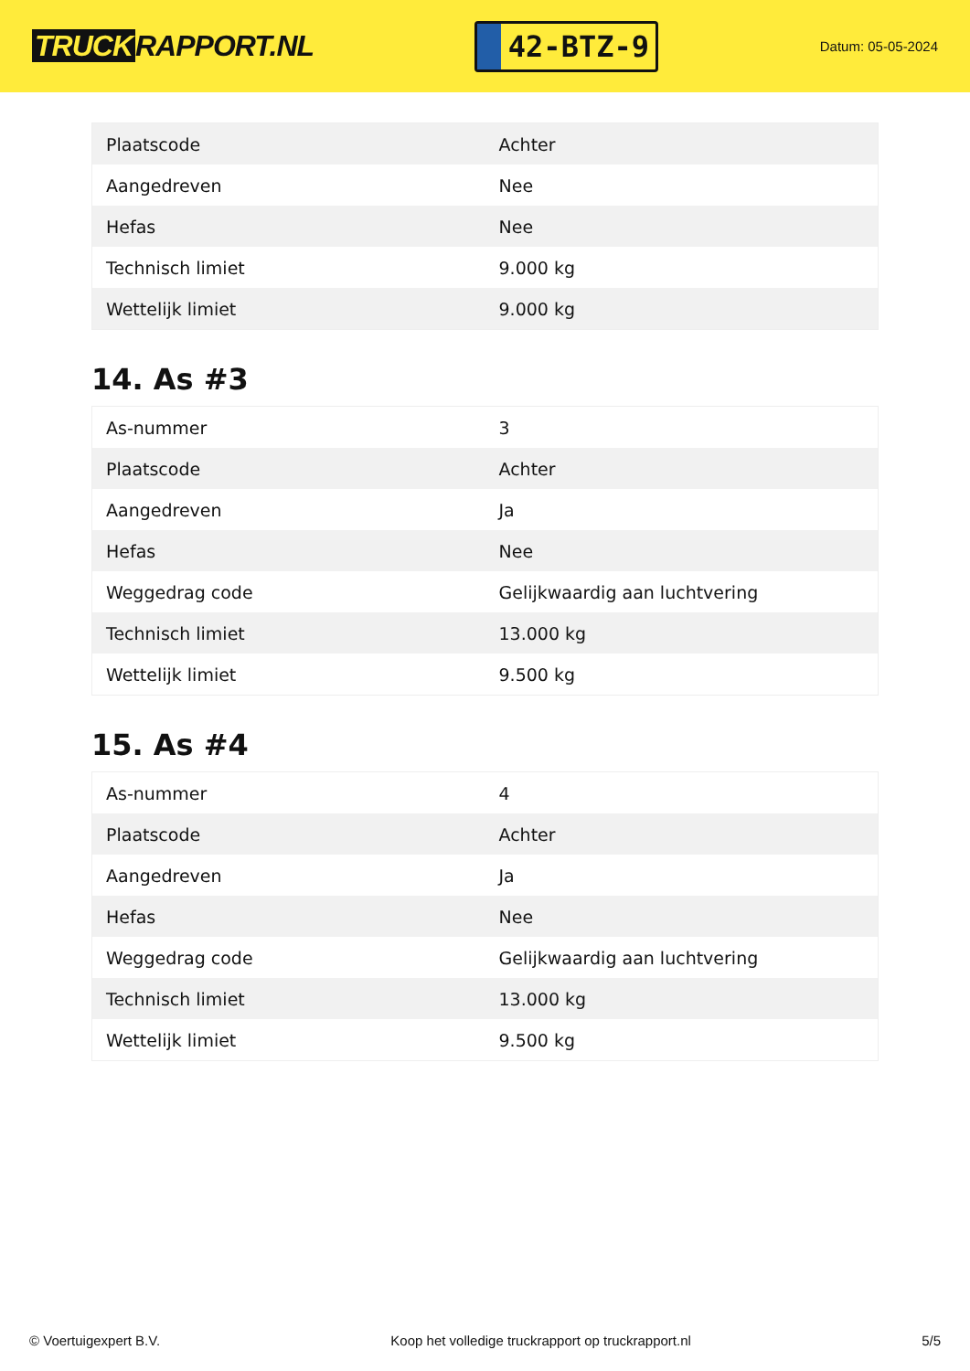TRUCK RAPPORT.NL
42-BTZ-9
Datum: 05-05-2024
| Plaatscode | Achter |
| Aangedreven | Nee |
| Hefas | Nee |
| Technisch limiet | 9.000 kg |
| Wettelijk limiet | 9.000 kg |
14. As #3
| As-nummer | 3 |
| Plaatscode | Achter |
| Aangedreven | Ja |
| Hefas | Nee |
| Weggedrag code | Gelijkwaardig aan luchtvering |
| Technisch limiet | 13.000 kg |
| Wettelijk limiet | 9.500 kg |
15. As #4
| As-nummer | 4 |
| Plaatscode | Achter |
| Aangedreven | Ja |
| Hefas | Nee |
| Weggedrag code | Gelijkwaardig aan luchtvering |
| Technisch limiet | 13.000 kg |
| Wettelijk limiet | 9.500 kg |
© Voertuigexpert B.V. Koop het volledige truckrapport op truckrapport.nl 5/5